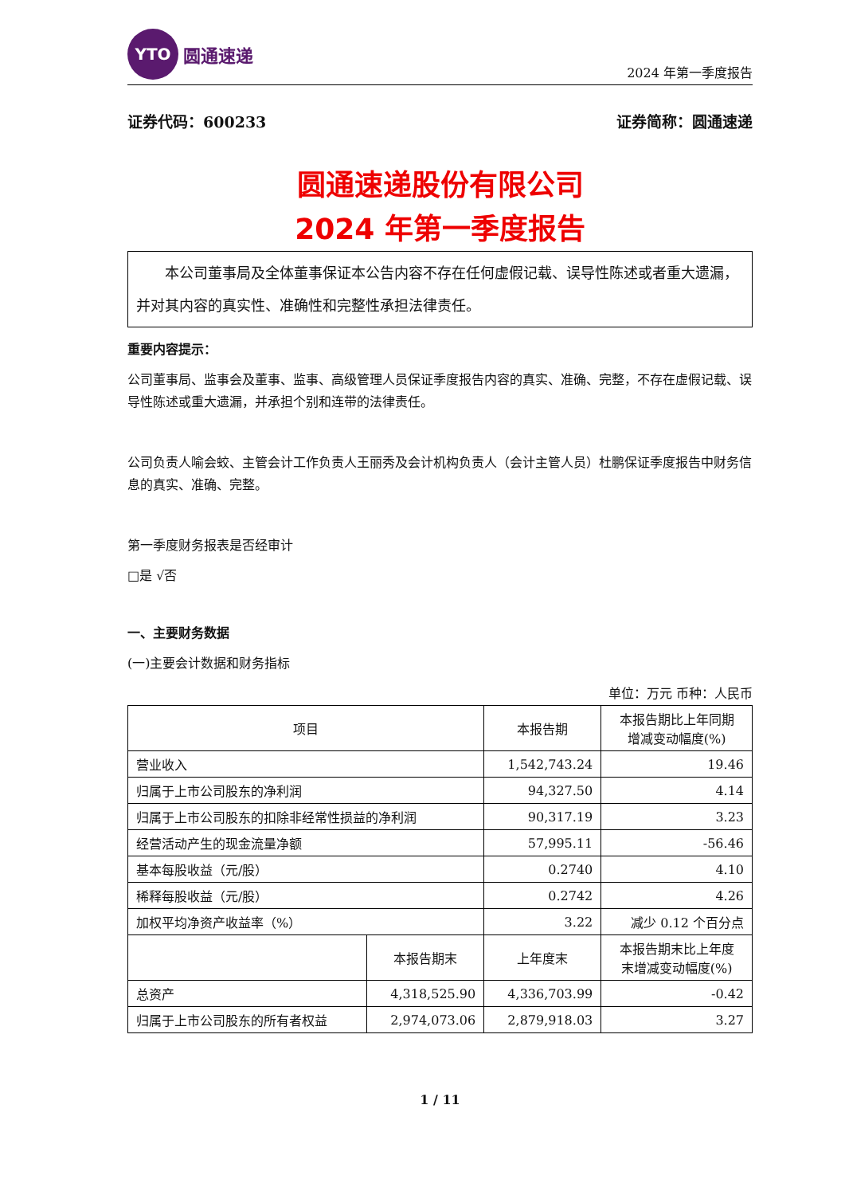YTO
圆通速递
2024 年第一季度报告
证券代码：600233 证券简称：圆通速递
圆通速递股份有限公司
2024 年第一季度报告
本公司董事局及全体董事保证本公告内容不存在任何虚假记载、误导性陈述或者重大遗漏，并对其内容的真实性、准确性和完整性承担法律责任。
重要内容提示：
公司董事局、监事会及董事、监事、高级管理人员保证季度报告内容的真实、准确、完整，不存在虚假记载、误导性陈述或重大遗漏，并承担个别和连带的法律责任。
公司负责人喻会蛟、主管会计工作负责人王丽秀及会计机构负责人（会计主管人员）杜鹏保证季度报告中财务信息的真实、准确、完整。
第一季度财务报表是否经审计
□是 √否
一、主要财务数据
(一)主要会计数据和财务指标
单位：万元 币种：人民币
| 项目 | | 本报告期 | 本报告期比上年同期 增减变动幅度(%) |
| --- | --- | --- | --- |
| 营业收入 | | 1,542,743.24 | 19.46 |
| 归属于上市公司股东的净利润 | | 94,327.50 | 4.14 |
| 归属于上市公司股东的扣除非经常性损益的净利润 | | 90,317.19 | 3.23 |
| 经营活动产生的现金流量净额 | | 57,995.11 | -56.46 |
| 基本每股收益（元/股） | | 0.2740 | 4.10 |
| 稀释每股收益（元/股） | | 0.2742 | 4.26 |
| 加权平均净资产收益率（%） | | 3.22 | 减少 0.12 个百分点 |
| | 本报告期末 | 上年度末 | 本报告期末比上年度 末增减变动幅度(%) |
| 总资产 | 4,318,525.90 | 4,336,703.99 | -0.42 |
| 归属于上市公司股东的所有者权益 | 2,974,073.06 | 2,879,918.03 | 3.27 |
1 / 11